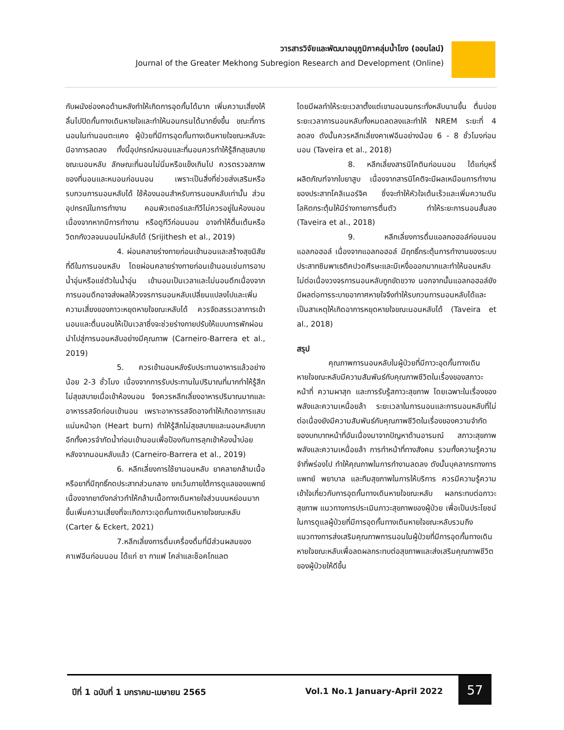วารสารวิจัยและพัฒนาอนุภูมิภาคลุ่มน้ำโขง (ออนไลน์)
Journal of the Greater Mekhong Subregion Research and Development (Online)
กับผนังช่องคอด้านหลังทำให้เกิดการอุดกั้นได้มาก เพิ่มความเสี่ยงให้ลิ้นไปปิดกั้นทางเดินหายใจและทำให้นอนกรนได้มากยิ่งขึ้น ขณะที่การนอนในท่านอนตะแคง ผู้ป่วยที่มีการอุดกั้นทางเดินหายใจขณะหลับจะมีอาการลดลง ทั้งนี้อุปกรณ์หมอนและที่นอนควรทำให้รู้สึกสุขสบายขณะนอนหลับ ลักษณะที่นอนไม่นิ่มหรือแข็งเกินไป ควรตรวจสภาพของที่นอนและหมอนก่อนนอน เพราะเป็นสิ่งที่ช่วยส่งเสริมหรือรบกวนการนอนหลับได้ ใช้ห้องนอนสำหรับการนอนหลับเท่านั้น ส่วนอุปกรณ์ในการทำงาน คอมพิวเตอร์และทีวีไม่ควรอยู่ในห้องนอนเนื่องจากหากมีการทำงาน หรือดูทีวีก่อนนอน อาจทำให้ตื่นเต้นหรือวิตกกังวลจนนอนไม่หลับได้ (Srijithesh et al., 2019)
4. ผ่อนคลายร่างกายก่อนเข้านอนและสร้างสุขนิสัยที่ดีในการนอนหลับ โดยผ่อนคลายร่างกายก่อนเข้านอนเช่นการอาบน้ำอุ่นหรือแช่ตัวในน้ำอุ่น เข้านอนเป็นเวลาและไม่นอนดึกเนื่องจากการนอนดึกอาจส่งผลให้วงจรการนอนหลับเปลี่ยนแปลงไปและเพิ่มความเสี่ยงของภาวะหยุดหายใจขณะหลับได้ ควรจัดสรรเวลาการเข้านอนและตื่นนอนให้เป็นเวลาซึ่งจะช่วยร่างกายปรับให้แบบการพักผ่อนนำไปสู่การนอนหลับอย่างมีคุณภาพ (Carneiro-Barrera et al., 2019)
5. ควรเข้านอนหลังรับประทานอาหารแล้วอย่างน้อย 2-3 ชั่วโมง เนื่องจากการรับประทานในปริมาณที่มากทำให้รู้สึกไม่สุขสบายเมื่อเข้าห้องนอน จึงควรหลีกเลี่ยงอาหารปริมาณมากและอาหารรสจัดก่อนเข้านอน เพราะอาหารรสจัดอาจทำให้เกิดอาการแสบแน่นหน้าอก (Heart burn) ทำให้รู้สึกไม่สุขสบายและนอนหลับยาก อีกทั้งควรจำกัดน้ำก่อนเข้านอนเพื่อป้องกันการลุกเข้าห้องน้ำบ่อยหลังจากนอนหลับแล้ว (Carneiro-Barrera et al., 2019)
6. หลีกเลี่ยงการใช้ยานอนหลับ ยาคลายกล้ามเนื้อ หรือยาที่มีฤทธิ์กดประสาทส่วนกลาง ยกเว้นภายใต้การดูแลของแพทย์ เนื่องจากยาดังกล่าวทำให้กล้ามเนื้อทางเดินหายใจส่วนบนหย่อนมากขึ้นเพิ่มความเสี่ยงที่จะเกิดภาวะอุดกั้นทางเดินหายใจขณะหลับ (Carter & Eckert, 2021)
7.หลีกเลี่ยงการดื่มเครื่องดื่มที่มีส่วนผสมของคาเฟอีนก่อนนอน ได้แก่ ชา กาแฟ โคล่าและช็อคโกแลต
โดยมีผลทำให้ระยะเวลาตั้งแต่เขานอนจนกระทั่งหลับนานขึ้น ตื่นบ่อยระยะเวลาการนอนหลับทั้งหมดลดลงและทำให้ NREM ระยะที่ 4 ลดลง ดังนั้นควรหลีกเลี่ยงคาเฟอีนอย่างน้อย 6 - 8 ชั่วโมงก่อนนอน (Taveira et al., 2018)
8. หลีกเลี่ยงสารนิโคตินก่อนนอน ได้แก่บุหรี่ ผลิตภัณฑ์จากใบยาสูบ เนื่องจากสารนิโคติจะมีผลเหมือนการทำงานของประสาทโคลิเนอร์จิค ซึ่งจะทำให้หัวใจเต้นเร็วและเพิ่มความดันโลหิตกระตุ้นให้มีร่างกายการตื่นตัว ทำให้ระยะการนอนสั้นลง (Taveira et al., 2018)
9. หลีกเลี่ยงการดื่มแอลกอฮอล์ก่อนนอน แอลกอฮอล์ เนื่องจากแอลกอฮอล์ มีฤทธิ์กระตุ้นการทำงานของระบบประสาทซิมพาเธติคปวดศีรษะและมีเหงื่อออกมากและทำให้นอนหลับไม่ต่อเนื่องวงจรการนอนหลับถูกขัดขวาง นอกจากนั้นแอลกอฮอล์ยังมีผลต่อการระบายอากาศหายใจจึงทำให้รบกวนการนอนหลับได้และเป็นสาเหตุให้เกิดอาการหยุดหายใจขณะนอนหลับได้ (Taveira et al., 2018)
สรุป
คุณภาพการนอนหลับในผู้ป่วยที่มีภาวะอุดกั้นทางเดินหายใจขณะหลับมีความสัมพันธ์กับคุณภาพชีวิตในเรื่องของสภาวะหน้าที่ ความผาสุก และการรับรู้สภาวะสุขภาพ โดยเฉพาะในเรื่องของพลังและความเหนื่อยล้า ระยะเวลาในการนอนและการนอนหลับที่ไม่ต่อเนื่องยังมีความสัมพันธ์กับคุณภาพชีวิตในเรื่องของความจำกัดของบทบาทหน้าที่อันเนื่องมาจากปัญหาด้านอารมณ์ สภาวะสุขภาพ พลังและความเหนื่อยล้า การทำหน้าที่ทางสังคม รวมทั้งความรู้ความจำที่พร่องไป ทำให้คุณภาพในการทำงานลดลง ดังนั้นบุคลากรทางการแพทย์ พยาบาล และทีมสุขภาพในการให้บริการ ควรมีความรู้ความเข้าใจเกี่ยวกับการอุดกั้นทางเดินหายใจขณะหลับ ผลกระทบต่อภาวะสุขภาพ แนวทางการประเมินภาวะสุขภาพของผู้ป่วย เพื่อเป็นประโยชน์ในการดูแลผู้ป่วยที่มีการอุดกั้นทางเดินหายใจขณะหลับรวมถึงแนวทางการส่งเสริมคุณภาพการนอนในผู้ป่วยที่มีการอุดกั้นทางเดินหายใจขณะหลับเพื่อลดผลกระทบต่อสุขภาพและส่งเสริมคุณภาพชีวิตของผู้ป่วยให้ดีขึ้น
ปีที่ 1 ฉบับที่ 1 มกราคม-เมษายน 2565 Vol.1 No.1 January-April 2022
57